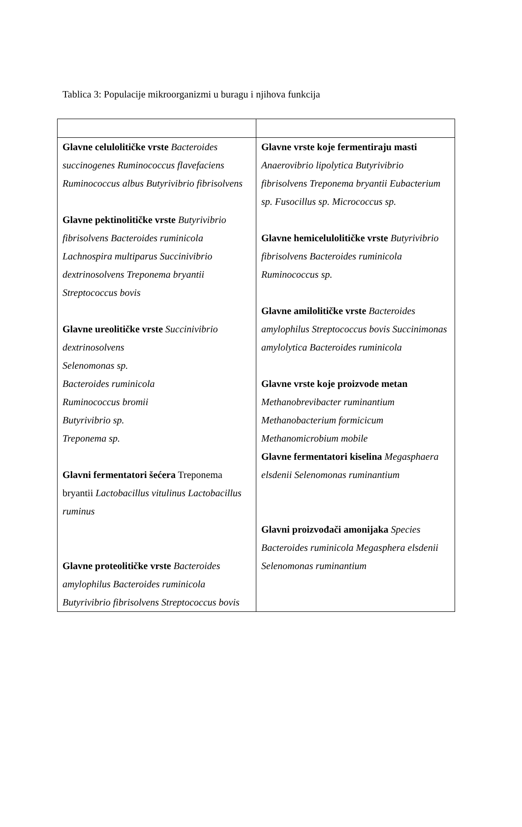Tablica 3: Populacije mikroorganizmi u buragu i njihova funkcija
| Glavne celulolitičke vrste Bacteroides succinogenes Ruminococcus flavefaciens Ruminococcus albus Butyrivibrio fibrisolvens Glavne pektinolitičke vrste Butyrivibrio fibrisolvens Bacteroides ruminicola Lachnospira multiparus Succinivibrio dextrinosolvens Treponema bryantii Streptococcus bovis Glavne ureolitičke vrste Succinivibrio dextrinosolvens Selenomonas sp. Bacteroides ruminicola Ruminococcus bromii Butyrivibrio sp. Treponema sp. Glavni fermentatori šećera Treponema bryantii Lactobacillus vitulinus Lactobacillus ruminus Glavne proteolitičke vrste Bacteroides amylophilus Bacteroides ruminicola Butyrivibrio fibrisolvens Streptococcus bovis | Glavne vrste koje fermentiraju masti Anaerovibrio lipolytica Butyrivibrio fibrisolvens Treponema bryantii Eubacterium sp. Fusocillus sp. Micrococcus sp. Glavne hemicelulolitičke vrste Butyrivibrio fibrisolvens Bacteroides ruminicola Ruminococcus sp. Glavne amilolitičke vrste Bacteroides amylophilus Streptococcus bovis Succinimonas amylolytica Bacteroides ruminicola Glavne vrste koje proizvode metan Methanobrevibacter ruminantium Methanobacterium formicicum Methanomicrobium mobile Glavne fermentatori kiselina Megasphaera elsdenii Selenomonas ruminantium Glavni proizvođači amonijaka Species Bacteroides ruminicola Megasphera elsdenii Selenomonas ruminantium |